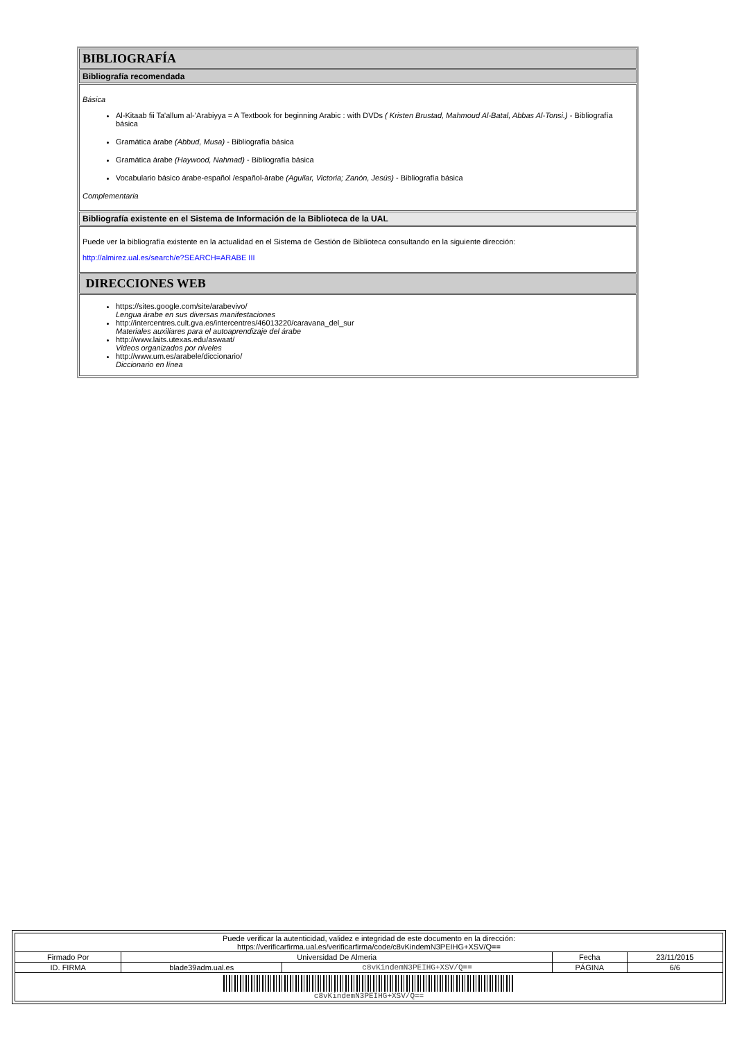BIBLIOGRAFÍA
Bibliografía recomendada
Básica
Al-Kitaab fii Ta'allum al-'Arabiyya = A Textbook for beginning Arabic : with DVDs ( Kristen Brustad, Mahmoud Al-Batal, Abbas Al-Tonsi.) - Bibliografía básica
Gramática árabe (Abbud, Musa) - Bibliografía básica
Gramática árabe (Haywood, Nahmad) - Bibliografía básica
Vocabulario básico árabe-español /español-árabe (Aguilar, Victoria; Zanón, Jesús) - Bibliografía básica
Complementaria
Bibliografía existente en el Sistema de Información de la Biblioteca de la UAL
Puede ver la bibliografía existente en la actualidad en el Sistema de Gestión de Biblioteca consultando en la siguiente dirección:
http://almirez.ual.es/search/e?SEARCH=ARABE III
DIRECCIONES WEB
https://sites.google.com/site/arabevivo/
Lengua árabe en sus diversas manifestaciones
http://intercentres.cult.gva.es/intercentres/46013220/caravana_del_sur
Materiales auxiliares para el autoaprendizaje del árabe
http://www.laits.utexas.edu/aswaat/
Videos organizados por niveles
http://www.um.es/arabele/diccionario/
Diccionario en línea
| Puede verificar la autenticidad, validez e integridad de este documento en la dirección: https://verificarfirma.ual.es/verificarfirma/code/c8vKindemN3PEIHG+XSV/Q== | | | | |
| Firmado Por | Universidad De Almeria | | Fecha | 23/11/2015 |
| ID. FIRMA | blade39adm.ual.es | c8vKindemN3PEIHG+XSV/Q== | PÁGINA | 6/6 |
| c8vKindemN3PEIHG+XSV/Q== | | | | |